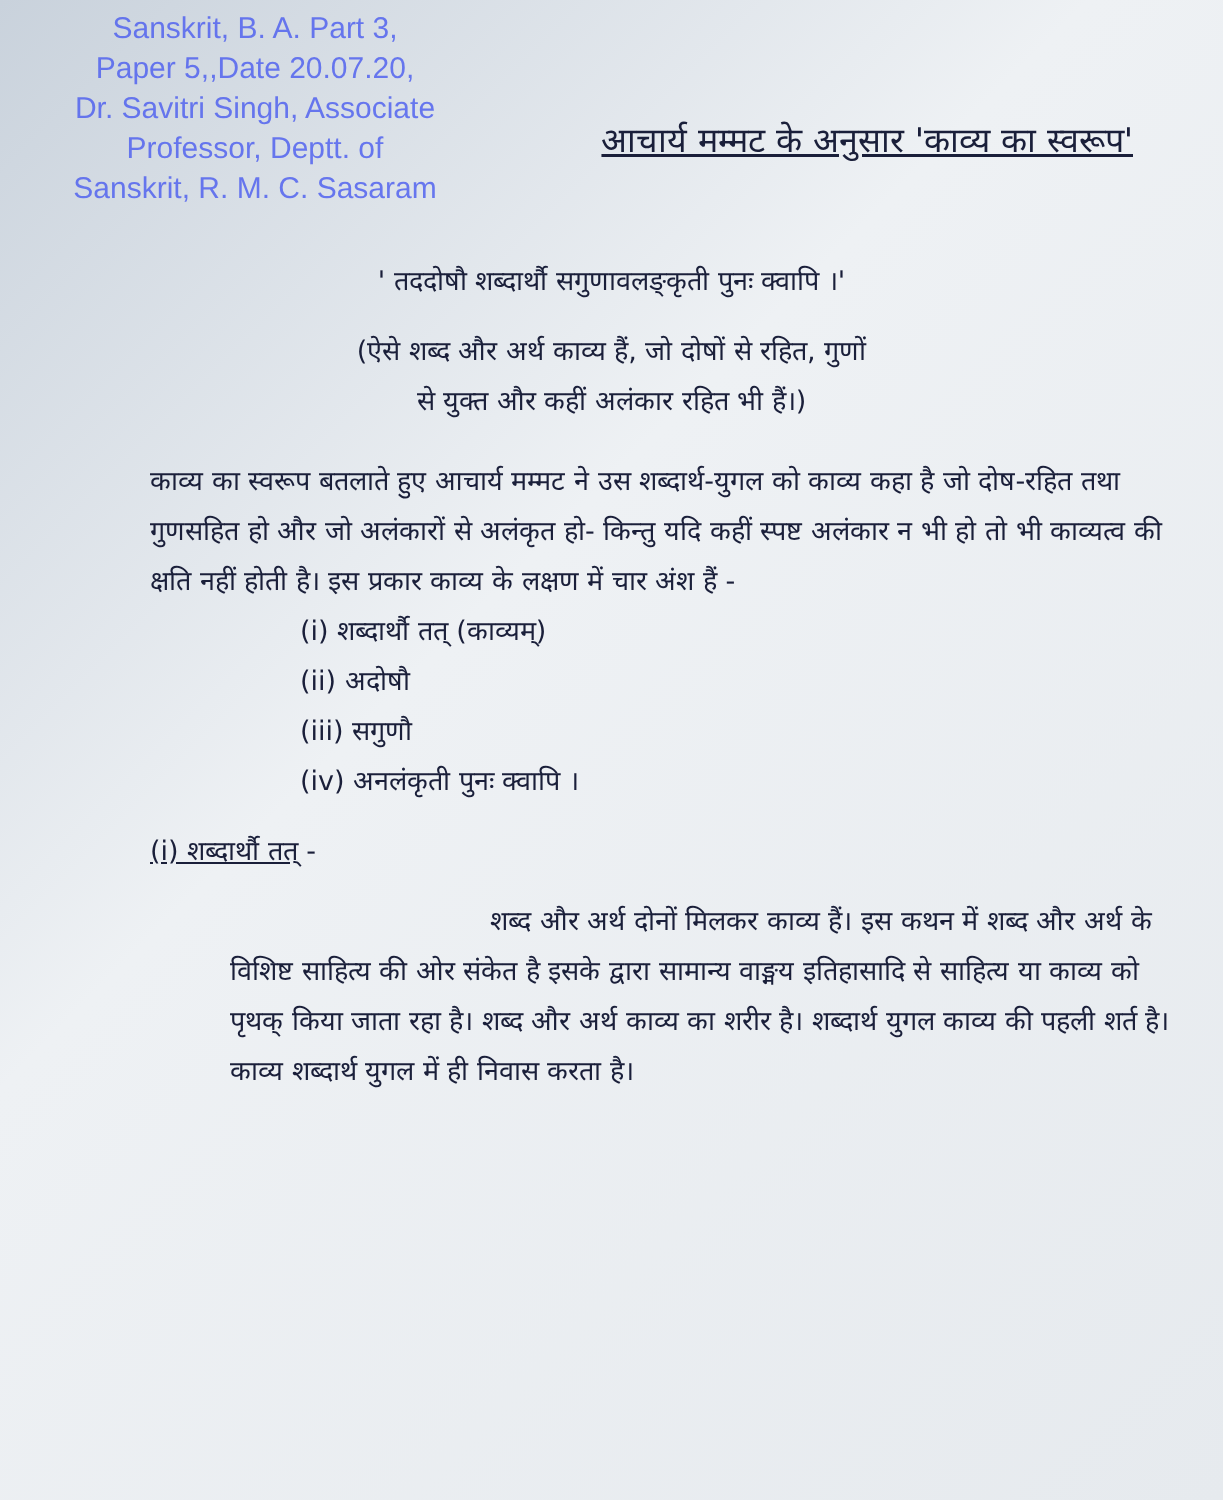Sanskrit, B. A. Part 3,
Paper 5,,Date 20.07.20,
Dr. Savitri Singh, Associate
Professor, Deptt. of
Sanskrit, R. M. C. Sasaram
आचार्य मम्मट के अनुसार 'काव्य का स्वरूप'
' तददोषौ शब्दार्थौ सगुणावलङ्कृती पुनः क्वापि ।'
(ऐसे शब्द और अर्थ काव्य हैं, जो दोषों से रहित, गुणों
से युक्त और कहीं अलंकार रहित भी हैं।)
काव्य का स्वरूप बतलाते हुए आचार्य मम्मट ने उस शब्दार्थ-युगल को काव्य कहा है जो दोष-रहित तथा गुणसहित हो और जो अलंकारों से अलंकृत हो- किन्तु यदि कहीं स्पष्ट अलंकार न भी हो तो भी काव्यत्व की क्षति नहीं होती है। इस प्रकार काव्य के लक्षण में चार अंश हैं -
(i) शब्दार्थौ तत् (काव्यम्)
(ii) अदोषौ
(iii) सगुणौ
(iv) अनलंकृती पुनः क्वापि ।
(i) शब्दार्थौ तत् -
शब्द और अर्थ दोनों मिलकर काव्य हैं। इस कथन में शब्द और अर्थ के विशिष्ट साहित्य की ओर संकेत है इसके द्वारा सामान्य वाङ्मय इतिहासादि से साहित्य या काव्य को पृथक् किया जाता रहा है। शब्द और अर्थ काव्य का शरीर है। शब्दार्थ युगल काव्य की पहली शर्त है। काव्य शब्दार्थ युगल में ही निवास करता है।